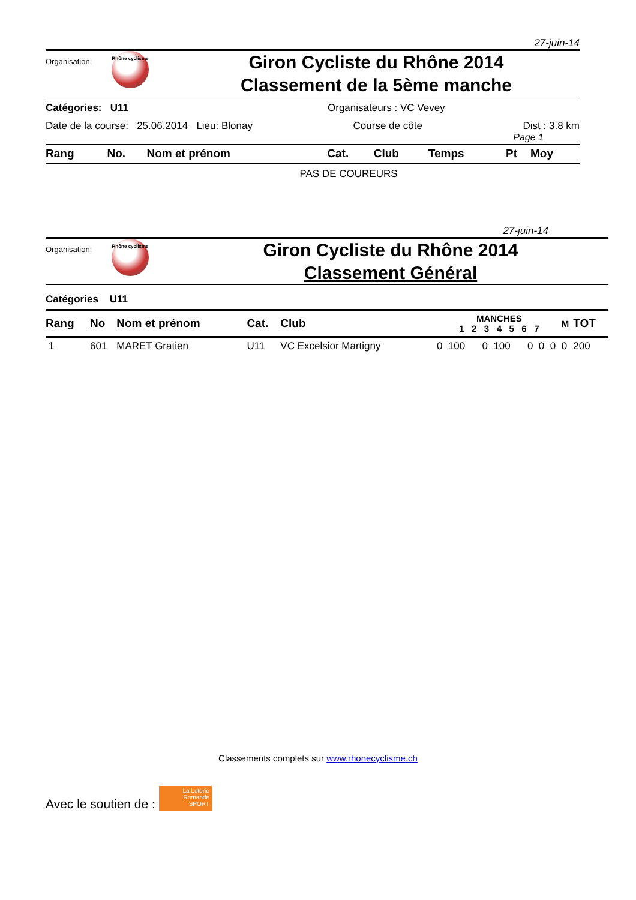27-juin-14
Organisation:
Rhône cyclisme
Giron Cycliste du Rhône 2014
Classement de la 5ème manche
Catégories: U11 Organisateurs : VC Vevey
Date de la course: 25.06.2014 Lieu: Blonay Course de côte Dist : 3.8 km
Page 1
| Rang | No. | Nom et prénom | Cat. | Club | Temps | Pt | Moy |
| --- | --- | --- | --- | --- | --- | --- | --- |
PAS DE COUREURS
27-juin-14
Organisation:
Rhône cyclisme
Giron Cycliste du Rhône 2014
Classement Général
Catégories U11
| Rang | No | Nom et prénom | Cat. | Club | MANCHES 1 2 3 4 5 6 7 | | | | | | | M | TOT |
| --- | --- | --- | --- | --- | --- | --- | --- | --- | --- | --- | --- | --- | --- |
| 1 | 601 | MARET Gratien | U11 | VC Excelsior Martigny | 0 | 100 | 0 | 100 | 0 | 0 | 0 | 0 | 200 |
Classements complets sur www.rhonecyclisme.ch
Avec le soutien de : La Loterie Romande SPORT